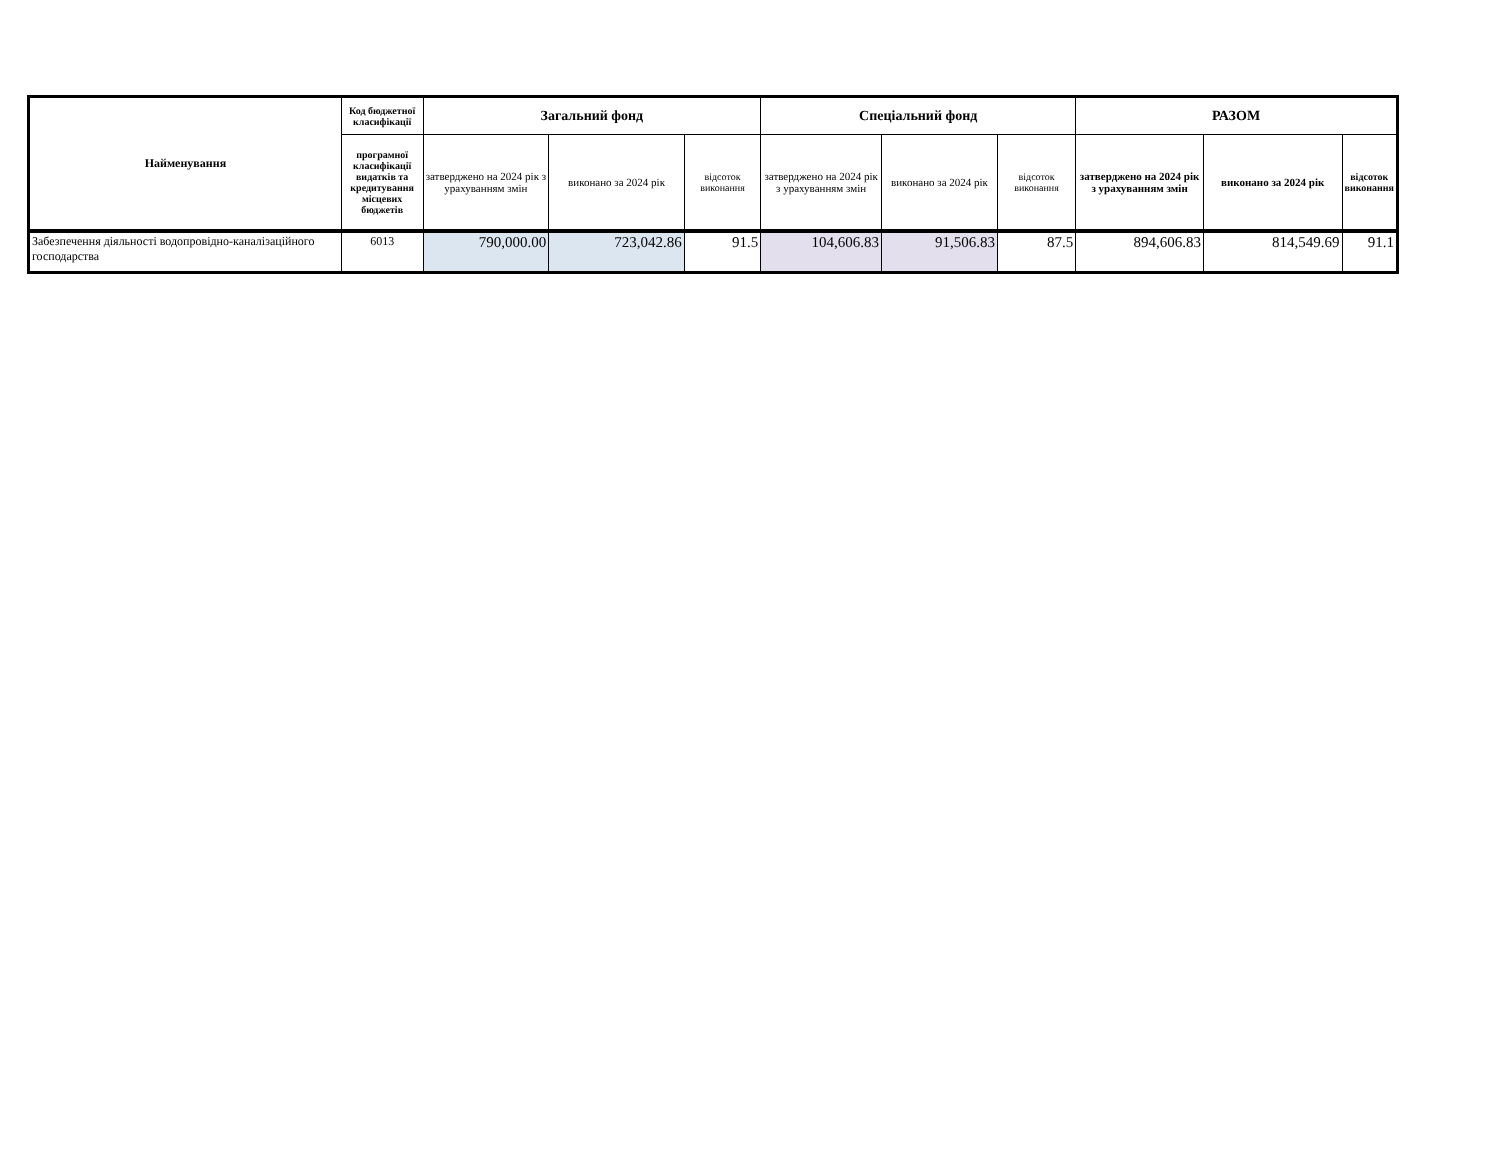| Найменування | Код бюджетної класифікації | Загальний фонд | | | Спеціальний фонд | | | РАЗОМ | | |
| --- | --- | --- | --- | --- | --- | --- | --- | --- | --- | --- |
| | програмної класифікації видатків та кредитування місцевих бюджетів | затверджено на 2024 рік з урахуванням змін | виконано за 2024 рік | відсоток виконання | затверджено на 2024 рік з урахуванням змін | виконано за 2024 рік | відсоток виконання | затверджено на 2024 рік з урахуванням змін | виконано за 2024 рік | відсоток виконання |
| Забезпечення діяльності водопровідно-каналізаційного господарства | 6013 | 790,000.00 | 723,042.86 | 91.5 | 104,606.83 | 91,506.83 | 87.5 | 894,606.83 | 814,549.69 | 91.1 |